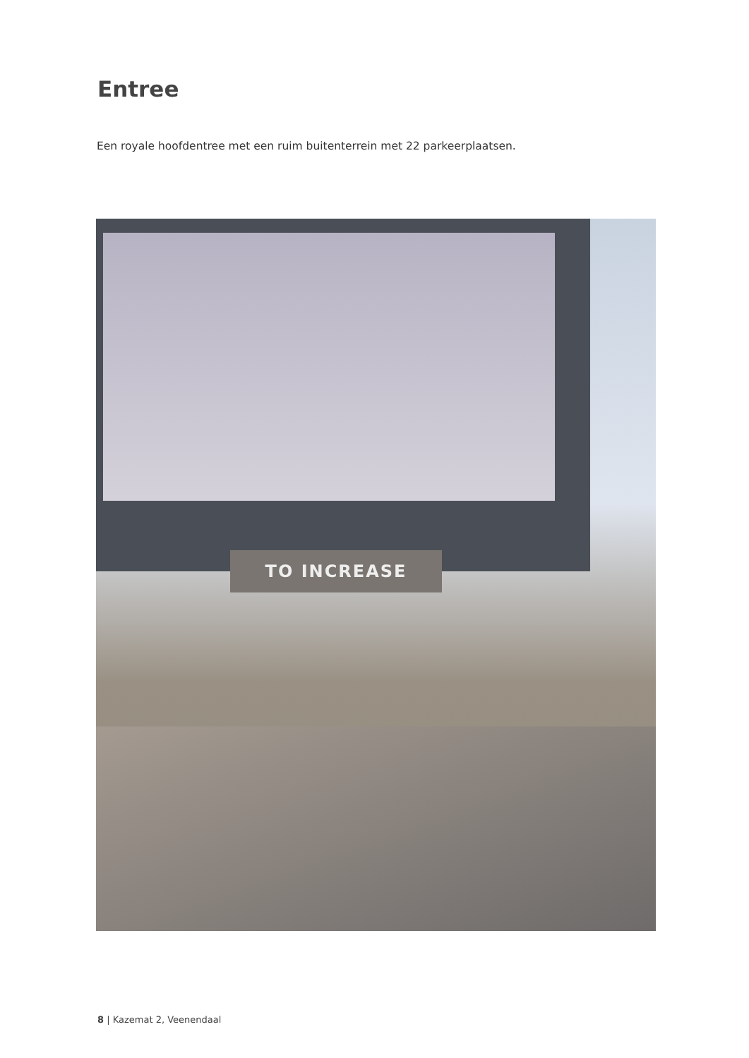Entree
Een royale hoofdentree met een ruim buitenterrein met 22 parkeerplaatsen.
TO INCREASE
8 | Kazemat 2, Veenendaal